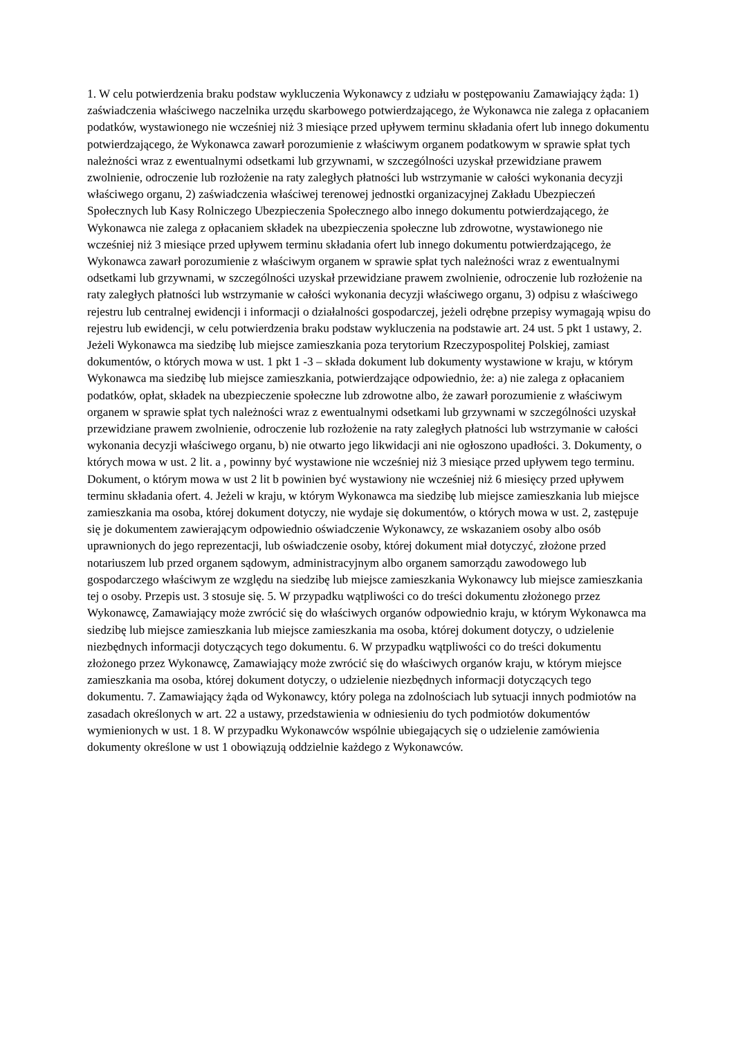1. W celu potwierdzenia braku podstaw wykluczenia Wykonawcy z udziału w postępowaniu Zamawiający żąda: 1) zaświadczenia właściwego naczelnika urzędu skarbowego potwierdzającego, że Wykonawca nie zalega z opłacaniem podatków, wystawionego nie wcześniej niż 3 miesiące przed upływem terminu składania ofert lub innego dokumentu potwierdzającego, że Wykonawca zawarł porozumienie z właściwym organem podatkowym w sprawie spłat tych należności wraz z ewentualnymi odsetkami lub grzywnami, w szczególności uzyskał przewidziane prawem zwolnienie, odroczenie lub rozłożenie na raty zaległych płatności lub wstrzymanie w całości wykonania decyzji właściwego organu, 2) zaświadczenia właściwej terenowej jednostki organizacyjnej Zakładu Ubezpieczeń Społecznych lub Kasy Rolniczego Ubezpieczenia Społecznego albo innego dokumentu potwierdzającego, że Wykonawca nie zalega z opłacaniem składek na ubezpieczenia społeczne lub zdrowotne, wystawionego nie wcześniej niż 3 miesiące przed upływem terminu składania ofert lub innego dokumentu potwierdzającego, że Wykonawca zawarł porozumienie z właściwym organem w sprawie spłat tych należności wraz z ewentualnymi odsetkami lub grzywnami, w szczególności uzyskał przewidziane prawem zwolnienie, odroczenie lub rozłożenie na raty zaległych płatności lub wstrzymanie w całości wykonania decyzji właściwego organu, 3) odpisu z właściwego rejestru lub centralnej ewidencji i informacji o działalności gospodarczej, jeżeli odrębne przepisy wymagają wpisu do rejestru lub ewidencji, w celu potwierdzenia braku podstaw wykluczenia na podstawie art. 24 ust. 5 pkt 1 ustawy, 2. Jeżeli Wykonawca ma siedzibę lub miejsce zamieszkania poza terytorium Rzeczypospolitej Polskiej, zamiast dokumentów, o których mowa w ust. 1 pkt 1 -3 – składa dokument lub dokumenty wystawione w kraju, w którym Wykonawca ma siedzibę lub miejsce zamieszkania, potwierdzające odpowiednio, że: a) nie zalega z opłacaniem podatków, opłat, składek na ubezpieczenie społeczne lub zdrowotne albo, że zawarł porozumienie z właściwym organem w sprawie spłat tych należności wraz z ewentualnymi odsetkami lub grzywnami w szczególności uzyskał przewidziane prawem zwolnienie, odroczenie lub rozłożenie na raty zaległych płatności lub wstrzymanie w całości wykonania decyzji właściwego organu, b) nie otwarto jego likwidacji ani nie ogłoszono upadłości. 3. Dokumenty, o których mowa w ust. 2 lit. a , powinny być wystawione nie wcześniej niż 3 miesiące przed upływem tego terminu. Dokument, o którym mowa w ust 2 lit b powinien być wystawiony nie wcześniej niż 6 miesięcy przed upływem terminu składania ofert. 4. Jeżeli w kraju, w którym Wykonawca ma siedzibę lub miejsce zamieszkania lub miejsce zamieszkania ma osoba, której dokument dotyczy, nie wydaje się dokumentów, o których mowa w ust. 2, zastępuje się je dokumentem zawierającym odpowiednio oświadczenie Wykonawcy, ze wskazaniem osoby albo osób uprawnionych do jego reprezentacji, lub oświadczenie osoby, której dokument miał dotyczyć, złożone przed notariuszem lub przed organem sądowym, administracyjnym albo organem samorządu zawodowego lub gospodarczego właściwym ze względu na siedzibę lub miejsce zamieszkania Wykonawcy lub miejsce zamieszkania tej o osoby. Przepis ust. 3 stosuje się. 5. W przypadku wątpliwości co do treści dokumentu złożonego przez Wykonawcę, Zamawiający może zwrócić się do właściwych organów odpowiednio kraju, w którym Wykonawca ma siedzibę lub miejsce zamieszkania lub miejsce zamieszkania ma osoba, której dokument dotyczy, o udzielenie niezbędnych informacji dotyczących tego dokumentu. 6. W przypadku wątpliwości co do treści dokumentu złożonego przez Wykonawcę, Zamawiający może zwrócić się do właściwych organów kraju, w którym miejsce zamieszkania ma osoba, której dokument dotyczy, o udzielenie niezbędnych informacji dotyczących tego dokumentu. 7. Zamawiający żąda od Wykonawcy, który polega na zdolnościach lub sytuacji innych podmiotów na zasadach określonych w art. 22 a ustawy, przedstawienia w odniesieniu do tych podmiotów dokumentów wymienionych w ust. 1 8. W przypadku Wykonawców wspólnie ubiegających się o udzielenie zamówienia dokumenty określone w ust 1 obowiązują oddzielnie każdego z Wykonawców.